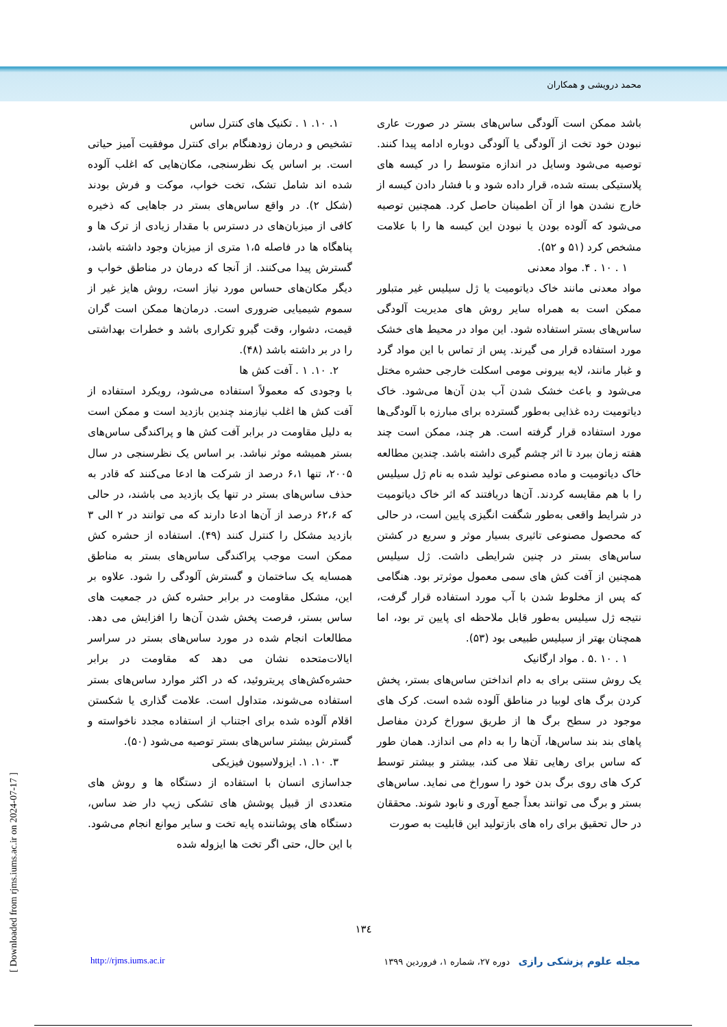محمد درویشی و همکاران
۱. ۱۰. ۱ . تکنیک های کنترل ساس
تشخیص و درمان زودهنگام برای کنترل موفقیت آمیز حیاتی است. بر اساس یک نظرسنجی، مکان‌هایی که اغلب آلوده شده اند شامل تشک، تخت خواب، موکت و فرش بودند (شکل ۲). در واقع ساس‌های بستر در جاهایی که ذخیره کافی از میزبان‌های در دسترس با مقدار زیادی از ترک ها و پناهگاه ها در فاصله ۱،۵ متری از میزبان وجود داشته باشد، گسترش پیدا می‌کنند. از آنجا که درمان در مناطق خواب و دیگر مکان‌های حساس مورد نیاز است، روش هایز غیر از سموم شیمیایی ضروری است. درمان‌ها ممکن است گران قیمت، دشوار، وقت گیرو تکراری باشد و خطرات بهداشتی را در بر داشته باشد (۴۸).
۲. ۱۰. ۱ . آفت کش ها
با وجودی که معمولاً استفاده می‌شود، رویکرد استفاده از آفت کش ها اغلب نیازمند چندین بازدید است و ممکن است به دلیل مقاومت در برابر آفت کش ها و پراکندگی ساس‌های بستر همیشه موثر نباشد. بر اساس یک نظرسنجی در سال ۲۰۰۵، تنها ۶،۱ درصد از شرکت ها ادعا می‌کنند که قادر به حذف ساس‌های بستر در تنها یک بازدید می باشند، در حالی که ۶۲،۶ درصد از آن‌ها ادعا دارند که می توانند در ۲ الی ۳ بازدید مشکل را کنترل کنند (۴۹). استفاده از حشره کش ممکن است موجب پراکندگی ساس‌های بستر به مناطق همسایه یک ساختمان و گسترش آلودگی را شود. علاوه بر این، مشکل مقاومت در برابر حشره کش در جمعیت های ساس بستر، فرصت پخش شدن آن‌ها را افزایش می دهد. مطالعات انجام شده در مورد ساس‌های بستر در سراسر ایالات‌متحده نشان می دهد که مقاومت در برابر حشره‌کش‌های پریتروئید، که در اکثر موارد ساس‌های بستر استفاده می‌شوند، متداول است. علامت گذاری یا شکستن اقلام آلوده شده برای اجتناب از استفاده مجدد ناخواسته و گسترش بیشتر ساس‌های بستر توصیه می‌شود (۵۰).
۳. ۱۰. ۱. ایزولاسیون فیزیکی
جداسازی انسان با استفاده از دستگاه ها و روش های متعددی از قبیل پوشش های تشکی زیپ دار ضد ساس، دستگاه های پوشاننده پایه تخت و سایر موانع انجام می‌شود. با این حال، حتی اگر تخت ها ایزوله شده
باشد ممکن است آلودگی ساس‌های بستر در صورت عاری نبودن خود تخت از آلودگی یا آلودگی دوباره ادامه پیدا کنند. توصیه می‌شود وسایل در اندازه متوسط را در کیسه های پلاستیکی بسته شده، قرار داده شود و با فشار دادن کیسه از خارج نشدن هوا از آن اطمینان حاصل کرد. همچنین توصیه می‌شود که آلوده بودن یا نبودن این کیسه ها را با علامت مشخص کرد (۵۱ و ۵۲).
۱ . ۱۰ . ۴. مواد معدنی
مواد معدنی مانند خاک دیاتومیت یا ژل سیلیس غیر متبلور ممکن است به همراه سایر روش های مدیریت آلودگی ساس‌های بستر استفاده شود. این مواد در محیط های خشک مورد استفاده قرار می گیرند. پس از تماس با این مواد گرد و غبار مانند، لایه بیرونی مومی اسکلت خارجی حشره مختل می‌شود و باعث خشک شدن آب بدن آن‌ها می‌شود. خاک دیاتومیت رده غذایی به‌طور گسترده برای مبارزه با آلودگی‌ها مورد استفاده قرار گرفته است. هر چند، ممکن است چند هفته زمان ببرد تا اثر چشم گیری داشته باشد. چندین مطالعه خاک دیاتومیت و ماده مصنوعی تولید شده به نام ژل سیلیس را با هم مقایسه کردند. آن‌ها دریافتند که اثر خاک دیاتومیت در شرایط واقعی به‌طور شگفت انگیزی پایین است، در حالی که محصول مصنوعی تاثیری بسیار موثر و سریع در کشتن ساس‌های بستر در چنین شرایطی داشت. ژل سیلیس همچنین از آفت کش های سمی معمول موثرتر بود. هنگامی که پس از مخلوط شدن با آب مورد استفاده قرار گرفت، نتیجه ژل سیلیس به‌طور قابل ملاحظه ای پایین تر بود، اما همچنان بهتر از سیلیس طبیعی بود (۵۳).
۱ . ۱۰ .۵ . مواد ارگانیک
یک روش سنتی برای به دام انداختن ساس‌های بستر، پخش کردن برگ های لوبیا در مناطق آلوده شده است. کرک های موجود در سطح برگ ها از طریق سوراخ کردن مفاصل پاهای بند بند ساس‌ها، آن‌ها را به دام می اندازد. همان طور که ساس برای رهایی تقلا می کند، بیشتر و بیشتر توسط کرک های روی برگ بدن خود را سوراخ می نماید. ساس‌های بستر و برگ می توانند بعداً جمع آوری و نابود شوند. محققان در حال تحقیق برای راه های بازتولید این قابلیت به صورت
۱۳٤
مجله علوم پزشکی رازی دوره ۲۷، شماره ۱، فروردین ۱۳۹۹ http://rjms.iums.ac.ir
[ Downloaded from rjms.iums.ac.ir on 2024-07-17 ]